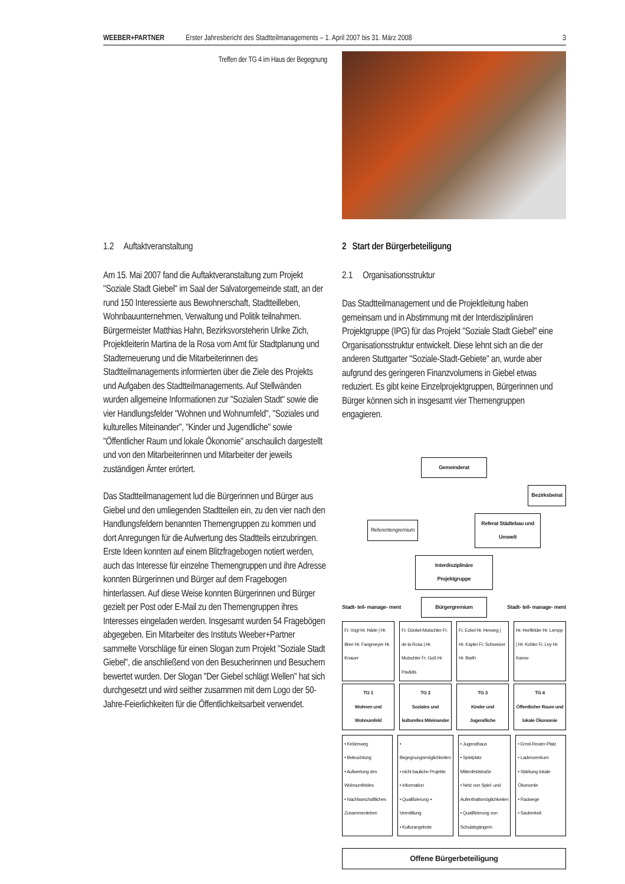WEEBER+PARTNER Erster Jahresbericht des Stadtteilmanagements – 1. April 2007 bis 31. März 2008 3
Treffen der TG 4 im Haus der Begegnung
1.2 Auftaktveranstaltung
Am 15. Mai 2007 fand die Auftaktveranstaltung zum Projekt "Soziale Stadt Giebel" im Saal der Salvatorgemeinde statt, an der rund 150 Interessierte aus Bewohnerschaft, Stadtteilleben, Wohnbauunternehmen, Verwaltung und Politik teilnahmen. Bürgermeister Matthias Hahn, Bezirksvorsteherin Ulrike Zich, Projektleiterin Martina de la Rosa vom Amt für Stadtplanung und Stadterneuerung und die Mitarbeiterinnen des Stadtteilmanagements informierten über die Ziele des Projekts und Aufgaben des Stadtteilmanagements. Auf Stellwänden wurden allgemeine Informationen zur "Sozialen Stadt" sowie die vier Handlungsfelder "Wohnen und Wohnumfeld", "Soziales und kulturelles Miteinander", "Kinder und Jugendliche" sowie "Öffentlicher Raum und lokale Ökonomie" anschaulich dargestellt und von den Mitarbeiterinnen und Mitarbeiter der jeweils zuständigen Ämter erörtert.
Das Stadtteilmanagement lud die Bürgerinnen und Bürger aus Giebel und den umliegenden Stadtteilen ein, zu den vier nach den Handlungsfeldern benannten Themengruppen zu kommen und dort Anregungen für die Aufwertung des Stadtteils einzubringen. Erste Ideen konnten auf einem Blitzfragebogen notiert werden, auch das Interesse für einzelne Themengruppen und ihre Adresse konnten Bürgerinnen und Bürger auf dem Fragebogen hinterlassen. Auf diese Weise konnten Bürgerinnen und Bürger gezielt per Post oder E-Mail zu den Themengruppen ihres Interesses eingeladen werden. Insgesamt wurden 54 Fragebögen abgegeben. Ein Mitarbeiter des Instituts Weeber+Partner sammelte Vorschläge für einen Slogan zum Projekt "Soziale Stadt Giebel", die anschließend von den Besucherinnen und Besuchern bewertet wurden. Der Slogan "Der Giebel schlägt Wellen" hat sich durchgesetzt und wird seither zusammen mit dem Logo der 50-Jahre-Feierlichkeiten für die Öffentlichkeitsarbeit verwendet.
2 Start der Bürgerbeteiligung
2.1 Organisationsstruktur
Das Stadtteilmanagement und die Projektleitung haben gemeinsam und in Abstimmung mit der Interdisziplinären Projektgruppe (IPG) für das Projekt "Soziale Stadt Giebel" eine Organisationsstruktur entwickelt. Diese lehnt sich an die der anderen Stuttgarter "Soziale-Stadt-Gebiete" an, wurde aber aufgrund des geringeren Finanzvolumens in Giebel etwas reduziert. Es gibt keine Einzelprojektgruppen, Bürgerinnen und Bürger können sich in insgesamt vier Themengruppen engagieren.
Gemeinderat
Bezirksbeirat
Referentengremium
Referat Städtebau und Umwelt
Interdisziplinäre Projektgruppe
Stadt- teil- manage- ment
Bürgergremium
Stadt- teil- manage- ment
Fr. Vogt Hr. Härle | Hr. Illner Hr. Fangmeyer Hr. Knauer
Fr. Dünkel-Mutschler Fr. de la Rosa | Hr. Mutschler Fr. Goß Hr. Pavlidis
Fr. Eckel Hr. Herweg | Hr. Kapler Fr. Schweizer Hr. Barth
Hr. Hertfelder Hr. Lempp | Hr. Kohler Fr. Ley Hr. Karow
TG 1
Wohnen und Wohnumfeld
TG 2
Soziales und kulturelles Miteinander
TG 3
Kinder und Jugendliche
TG 4
Öffentlicher Raum und lokale Ökonomie
• Krötenweg
• Beleuchtung
• Aufwertung des Wohnumfeldes
• Nachbarschaftliches Zusammenleben
• Begegnungsmöglichkeiten
• nicht bauliche Projekte
• Information
• Qualifizierung + Vermittlung
• Kulturangebote
• Jugendhaus
• Spielplatz Mittenfeldstraße
• Netz von Spiel- und Aufenthaltsmöglichkeiten
• Qualifizierung von Schulabgängern
• Ernst-Reuter-Platz
• Ladenzentrum
• Stärkung lokale Ökonomie
• Radwege
• Sauberkeit
Offene Bürgerbeteiligung